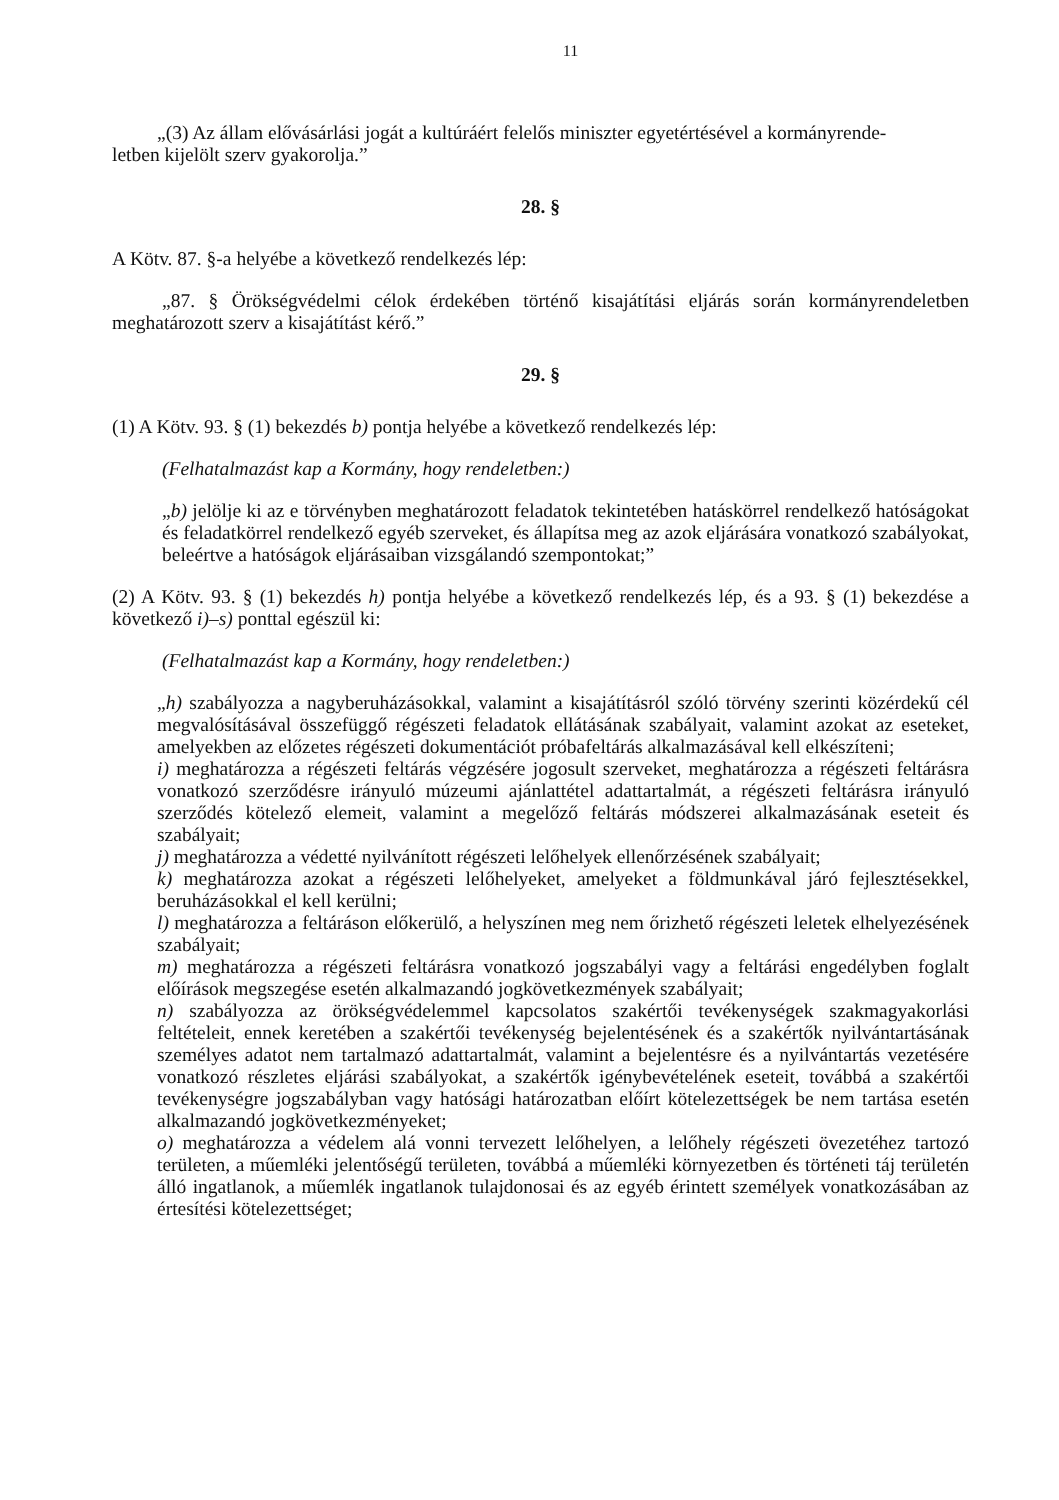11
„(3) Az állam elővásárlási jogát a kultúráért felelős miniszter egyetértésével a kormányrende-
letben kijelölt szerv gyakorolja.”
28. §
A Kötv. 87. §-a helyébe a következő rendelkezés lép:
„87. § Örökségvédelmi célok érdekében történő kisajátítási eljárás során kormányrendeletben meghatározott szerv a kisajátítást kérő.”
29. §
(1) A Kötv. 93. § (1) bekezdés b) pontja helyébe a következő rendelkezés lép:
(Felhatalmazást kap a Kormány, hogy rendeletben:)
„b) jelölje ki az e törvényben meghatározott feladatok tekintetében hatáskörrel rendelkező hatóságokat és feladatkörrel rendelkező egyéb szerveket, és állapítsa meg az azok eljárására vonatkozó szabályokat, beleértve a hatóságok eljárásaiban vizsgálandó szempontokat;”
(2) A Kötv. 93. § (1) bekezdés h) pontja helyébe a következő rendelkezés lép, és a 93. § (1) bekezdése a következő i)–s) ponttal egészül ki:
(Felhatalmazást kap a Kormány, hogy rendeletben:)
„h) szabályozza a nagyberuházásokkal, valamint a kisajátításról szóló törvény szerinti közérdekű cél megvalósításával összefüggő régészeti feladatok ellátásának szabályait, valamint azokat az eseteket, amelyekben az előzetes régészeti dokumentációt próbafeltárás alkalmazásával kell elkészíteni;
i) meghatározza a régészeti feltárás végzésére jogosult szerveket, meghatározza a régészeti feltárásra vonatkozó szerződésre irányuló múzeumi ajánlattétel adattartalmát, a régészeti feltárásra irányuló szerződés kötelező elemeit, valamint a megelőző feltárás módszerei alkalmazásának eseteit és szabályait;
j) meghatározza a védetté nyilvánított régészeti lelőhelyek ellenőrzésének szabályait;
k) meghatározza azokat a régészeti lelőhelyeket, amelyeket a földmunkával járó fejlesztésekkel, beruházásokkal el kell kerülni;
l) meghatározza a feltáráson előkerülő, a helyszínen meg nem őrizhető régészeti leletek elhelyezésének szabályait;
m) meghatározza a régészeti feltárásra vonatkozó jogszabályi vagy a feltárási engedélyben foglalt előírások megszegése esetén alkalmazandó jogkövetkezmények szabályait;
n) szabályozza az örökségvédelemmel kapcsolatos szakértői tevékenységek szakmagyakorlási feltételeit, ennek keretében a szakértői tevékenység bejelentésének és a szakértők nyilvántartásának személyes adatot nem tartalmazó adattartalmát, valamint a bejelentésre és a nyilvántartás vezetésére vonatkozó részletes eljárási szabályokat, a szakértők igénybevételének eseteit, továbbá a szakértői tevékenységre jogszabályban vagy hatósági határozatban előírt kötelezettségek be nem tartása esetén alkalmazandó jogkövetkezményeket;
o) meghatározza a védelem alá vonni tervezett lelőhelyen, a lelőhely régészeti övezetéhez tartozó területen, a műemléki jelentőségű területen, továbbá a műemléki környezetben és történeti táj területén álló ingatlanok, a műemlék ingatlanok tulajdonosai és az egyéb érintett személyek vonatkozásában az értesítési kötelezettséget;